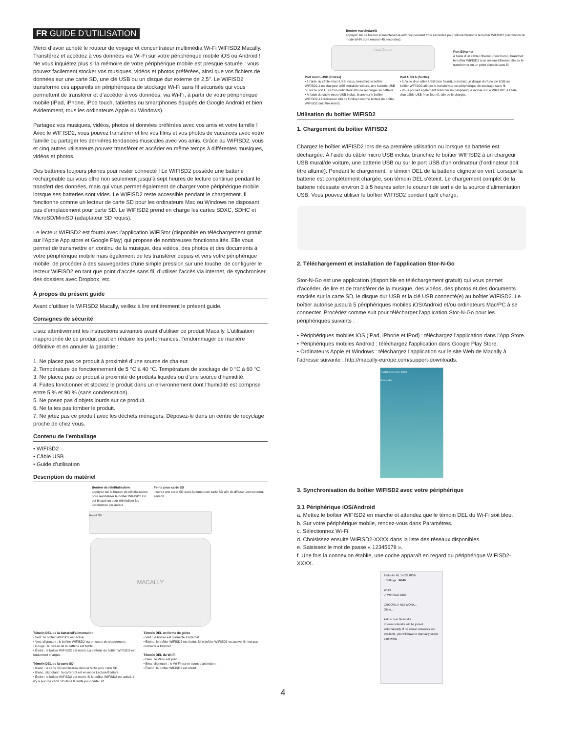FR GUIDE D’UTILISATION
Merci d’avoir acheté le routeur de voyage et concentrateur multimédia Wi-Fi WIFISD2 Macally. Transférez et accédez à vos données via Wi-Fi sur votre périphérique mobile iOS ou Android ! Ne vous inquiétez plus si la mémoire de votre périphérique mobile est presque saturée : vous pouvez facilement stocker vos musiques, vidéos et photos préférées, ainsi que vos fichiers de données sur une carte SD, une clé USB ou un disque dur externe de 2,5". Le WIFISD2 transforme ces appareils en périphériques de stockage Wi-Fi sans fil sécurisés qui vous permettent de transférer et d’accéder à vos données, via Wi-Fi, à partir de votre périphérique mobile (iPad, iPhone, iPod touch, tablettes ou smartphones équipés de Google Android et bien évidemment, tous les ordinateurs Apple ou Windows).
Partagez vos musiques, vidéos, photos et données préférées avec vos amis et votre famille ! Avec le WIFISD2, vous pouvez transférer et lire vos films et vos photos de vacances avec votre famille ou partager les dernières tendances musicales avec vos amis. Grâce au WIFISD2, vous et cinq autres utilisateurs pouvez transférer et accéder en même temps à différentes musiques, vidéos et photos.
Des batteries toujours pleines pour rester connecté ! Le WIFISD2 possède une batterie rechargeable qui vous offre non seulement jusqu’à sept heures de lecture continue pendant le transfert des données, mais qui vous permet également de charger votre périphérique mobile lorsque ses batteries sont vides. Le WIFISD2 reste accessible pendant le chargement. Il fonctionne comme un lecteur de carte SD pour les ordinateurs Mac ou Windows ne disposant pas d’emplacement pour carte SD. Le WIFISD2 prend en charge les cartes SDXC, SDHC et MicroSD/MiniSD (adaptateur SD requis).
Le lecteur WIFISD2 est fourni avec l’application WiFiStor (disponible en téléchargement gratuit sur l’Apple App store et Google Play) qui propose de nombreuses fonctionnalités. Elle vous permet de transmettre en continu de la musique, des vidéos, des photos et des documents à votre périphérique mobile mais également de les transférer depuis et vers votre périphérique mobile, de procéder à des sauvegardes d’une simple pression sur une touche, de configurer le lecteur WIFISD2 en tant que point d’accès sans fil, d’utiliser l’accès via Internet, de synchroniser des dossiers avec Dropbox, etc.
À propos du présent guide
Avant d’utiliser le WIFISD2 Macally, veillez à lire entièrement le présent guide.
Consignes de sécurité
Lisez attentivement les instructions suivantes avant d’utiliser ce produit Macally. L’utilisation inappropriée de ce produit peut en réduire les performances, l’endommager de manière définitive et en annuler la garantie :
1. Ne placez pas ce produit à proximité d’une source de chaleur.
2. Température de fonctionnement de 5 °C à 40 °C. Température de stockage de 0 °C à 60 °C.
3. Ne placez pas ce produit à proximité de produits liquides ou d’une source d’humidité.
4. Faites fonctionner et stockez le produit dans un environnement dont l’humidité est comprise entre 5 % et 90 % (sans condensation).
5. Ne posez pas d’objets lourds sur ce produit.
6. Ne faites pas tomber le produit.
7. Ne jetez pas ce produit avec les déchets ménagers. Déposez-le dans un centre de recyclage proche de chez vous.
Contenu de l’emballage
• WIFISD2
• Câble USB
• Guide d’utilisation
Description du matériel
Bouton de réinitialisation
appuyez sur le bouton de réinitialisation pour réinitialiser le boîtier WIFISD2 s’il est bloqué ou pour réinitialiser les paramètres par défaut.
Fente pour carte SD
insérez une carte SD dans la fente pour carte SD afin de diffuser son contenu, sans fil.
Reset SD
MACALLY
Témoin DEL de la batterie/l’alimentation
• Vert : le boîtier WIFISD2 est activé.
• Vert, clignotant : le boîtier WIFISD2 est en cours de chargement.
• Rouge : le niveau de la batterie est faible.
• Éteint : le boîtier WIFISD2 est éteint. La batterie du boîtier WIFISD2 est totalement chargée.
Témoin DEL de la carte SD
• Blanc : la carte SD est insérée dans la fente pour carte SD.
• Blanc, clignotant : la carte SD est en mode Lecture/Écriture.
• Éteint : le boîtier WIFISD2 est éteint. Si le boîtier WIFISD2 est activé, il n’y a aucune carte SD dans la fente pour carte SD.
Témoin DEL en forme de globe
• Vert : le boîtier est connecté à Internet.
• Éteint : le boîtier WIFISD2 est éteint. Si le boîtier WIFISD2 est activé, il n’est pas connecté à Internet.
Témoin DEL du Wi-Fi
• Bleu : le Wi-Fi est prêt.
• Bleu, clignotant : le Wi-Fi est en cours d’activation.
• Éteint : le boîtier WIFISD2 est éteint.
Bouton marche/arrêt
appuyez sur ce bouton et maintenez-le enfoncé pendant trois secondes pour allumer/éteindre le boîtier WIFISD2 (l’activation du mode Wi-Fi dure environ 45 secondes).
Input Output
Port Ethernet
à l’aide d’un câble Ethernet (non fourni), branchez le boîtier WIFISD2 à un réseau Ethernet afin de le transformer en un point d’accès sans fil.
Port micro-USB (Entrée)
• à l’aide du câble micro USB inclus, branchez le boîtier WIFISD2 à un chargeur USB mural/de voiture, une batterie USB ou sur le port USB d’un ordinateur afin de recharger sa batterie.
• À l’aide du câble micro USB inclus, branchez le boîtier WIFISD2 à l’ordinateur afin de l’utiliser comme lecteur (le boîtier WIFISD2 doit être éteint).
Port USB A (Sortie)
• à l’aide d’un câble USB (non fourni), branchez un disque dur/une clé USB au boîtier WIFISD2 afin de le transformer en périphérique de stockage sans fil.
• Vous pouvez également brancher un périphérique mobile sur le WIFISD2, à l’aide d’un câble USB (non fourni), afin de le charger.
Utilisation du boîtier WIFISD2
1. Chargement du boîtier WIFISD2
Chargez le boîtier WIFISD2 lors de sa première utilisation ou lorsque sa batterie est déchargée. À l’aide du câble micro USB inclus, branchez le boîtier WIFISD2 à un chargeur USB mural/de voiture, une batterie USB ou sur le port USB d’un ordinateur (l’ordinateur doit être allumé). Pendant le chargement, le témoin DEL de la batterie clignote en vert. Lorsque la batterie est complètement chargée, son témoin DEL s’éteint. Le chargement complet de la batterie nécessite environ 3 à 5 heures selon le courant de sortie de la source d’alimentation USB. Vous pouvez utiliser le boîtier WIFISD2 pendant qu'il charge.
2. Téléchargement et installation de l'application Stor-N-Go
Stor-N-Go est une application (disponible en téléchargement gratuit) qui vous permet d'accéder, de lire et de transférer de la musique, des vidéos, des photos et des documents stockés sur la carte SD, le disque dur USB et la clé USB connecté(e) au boîtier WIFISD2. Le boîtier autorise jusqu'à 5 périphériques mobiles iOS/Android et/ou ordinateurs Mac/PC à se connecter. Procédez comme suit pour télécharger l'application Stor-N-Go pour les périphériques suivants :
• Périphériques mobiles iOS (iPad, iPhone et iPod) : téléchargez l'application dans l'App Store.
• Périphériques mobiles Android : téléchargez l'application dans Google Play Store.
• Ordinateurs Apple et Windows : téléchargez l'application sur le site Web de Macally à l’adresse suivante : http://macally-europe.com/support-downloads.
T-Mobile NL 10:27 100%
Stor-N-Go
Phone Safari Mail Music
3. Synchronisation du boîtier WIFISD2 avec votre périphérique
3.1 Périphérique iOS/Android
a. Mettez le boîtier WIFISD2 en marche et attendez que le témoin DEL du Wi-Fi soit bleu.
b. Sur votre périphérique mobile, rendez-vous dans Paramètres.
c. Sélectionnez Wi-Fi.
d. Choisissez ensuite WIFISD2-XXXX dans la liste des réseaux disponibles.
e. Saisissez le mot de passe « 12345678 ».
f. Une fois la connexion établie, une coche apparaît en regard du périphérique WIFISD2-XXXX.
T-Mobile NL 14:53 100%
‹ Settings Wi-Fi
Wi-Fi
✓ WIFISD2-2968
CHOOSE A NETWORK...
Other...
Ask to Join Networks
Known networks will be joined automatically. If no known networks are available, you will have to manually select a network.
4